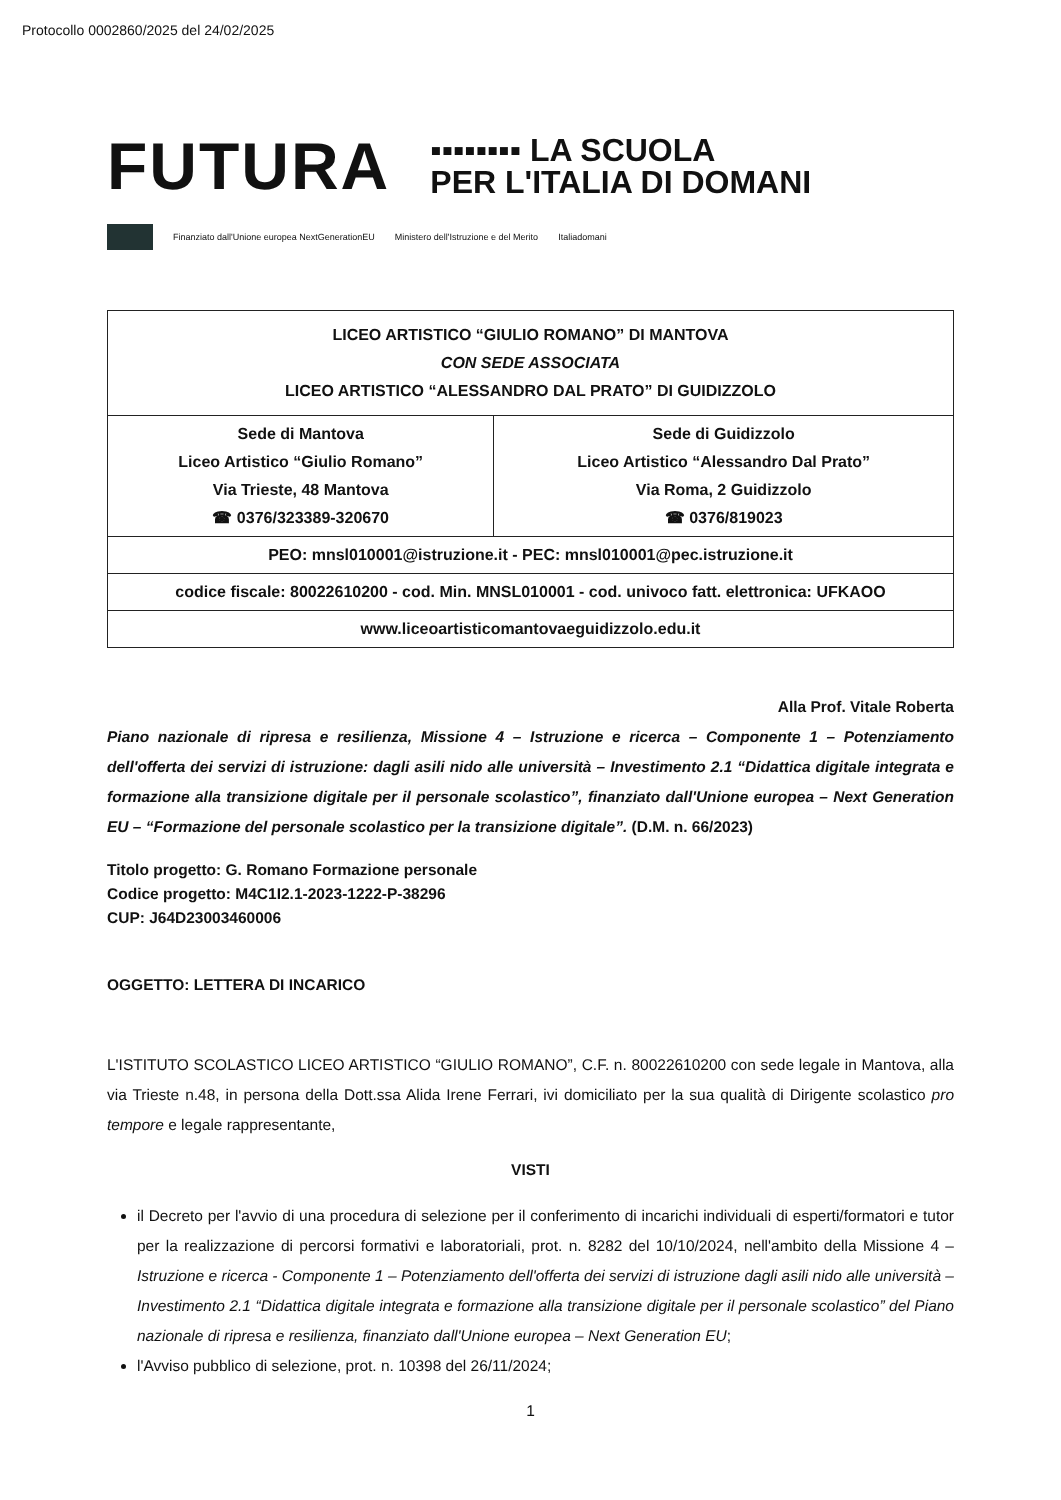Protocollo 0002860/2025 del 24/02/2025
FUTURA
▪▪▪▪▪▪▪▪ LA SCUOLA
PER L'ITALIA DI DOMANI
Finanziato dall'Unione europea NextGenerationEU Ministero dell'Istruzione e del Merito Italiadomani
| LICEO ARTISTICO “GIULIO ROMANO” DI MANTOVA CON SEDE ASSOCIATA LICEO ARTISTICO “ALESSANDRO DAL PRATO” DI GUIDIZZOLO | |
| Sede di Mantova Liceo Artistico “Giulio Romano” Via Trieste, 48 Mantova ☎ 0376/323389-320670 | Sede di Guidizzolo Liceo Artistico “Alessandro Dal Prato” Via Roma, 2 Guidizzolo ☎ 0376/819023 |
| PEO: mnsl010001@istruzione.it - PEC: mnsl010001@pec.istruzione.it | |
| codice fiscale: 80022610200 - cod. Min. MNSL010001 - cod. univoco fatt. elettronica: UFKAOO | |
| www.liceoartisticomantovaeguidizzolo.edu.it | |
Alla Prof. Vitale Roberta
Piano nazionale di ripresa e resilienza, Missione 4 – Istruzione e ricerca – Componente 1 – Potenziamento dell'offerta dei servizi di istruzione: dagli asili nido alle università – Investimento 2.1 “Didattica digitale integrata e formazione alla transizione digitale per il personale scolastico”, finanziato dall'Unione europea – Next Generation EU – “Formazione del personale scolastico per la transizione digitale”. (D.M. n. 66/2023)
Titolo progetto: G. Romano Formazione personale
Codice progetto: M4C1I2.1-2023-1222-P-38296
CUP: J64D23003460006
OGGETTO: LETTERA DI INCARICO
L'ISTITUTO SCOLASTICO LICEO ARTISTICO “GIULIO ROMANO”, C.F. n. 80022610200 con sede legale in Mantova, alla via Trieste n.48, in persona della Dott.ssa Alida Irene Ferrari, ivi domiciliato per la sua qualità di Dirigente scolastico pro tempore e legale rappresentante,
VISTI
il Decreto per l'avvio di una procedura di selezione per il conferimento di incarichi individuali di esperti/formatori e tutor per la realizzazione di percorsi formativi e laboratoriali, prot. n. 8282 del 10/10/2024, nell'ambito della Missione 4 – Istruzione e ricerca - Componente 1 – Potenziamento dell'offerta dei servizi di istruzione dagli asili nido alle università – Investimento 2.1 “Didattica digitale integrata e formazione alla transizione digitale per il personale scolastico” del Piano nazionale di ripresa e resilienza, finanziato dall'Unione europea – Next Generation EU;
l'Avviso pubblico di selezione, prot. n. 10398 del 26/11/2024;
1